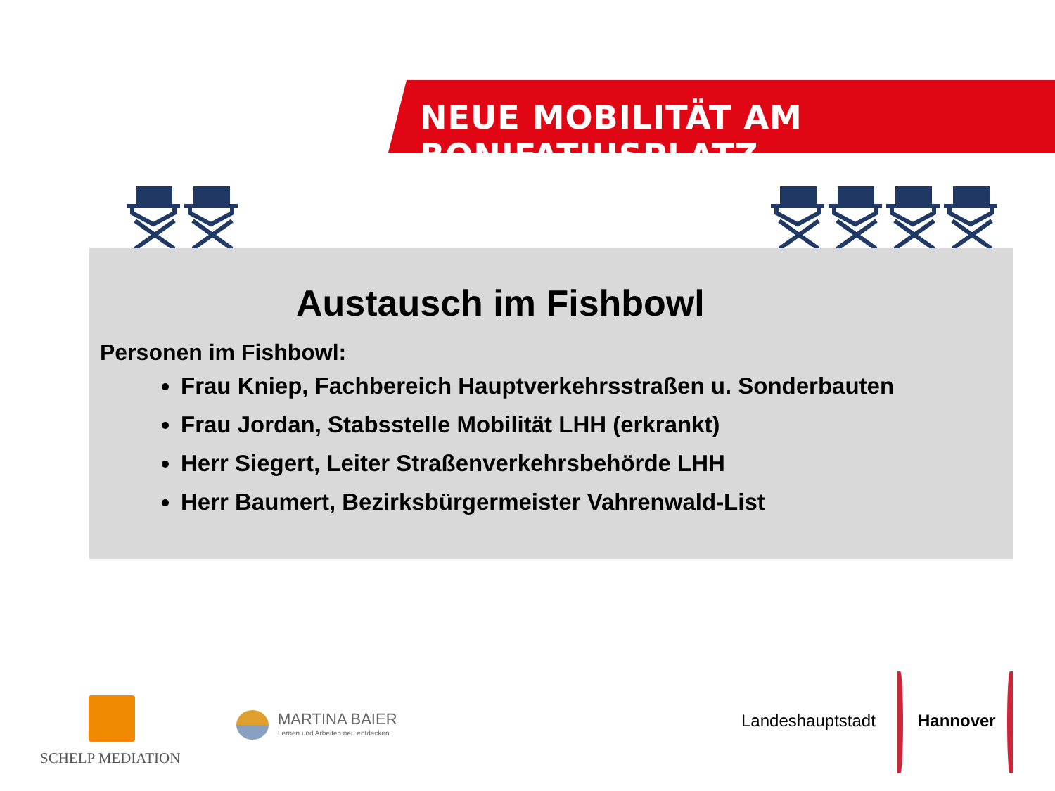NEUE MOBILITÄT AM BONIFATIUSPLATZ
Austausch im Fishbowl
Personen im Fishbowl:
Frau Kniep, Fachbereich Hauptverkehrsstraßen u. Sonderbauten
Frau Jordan, Stabsstelle Mobilität LHH (erkrankt)
Herr Siegert, Leiter Straßenverkehrsbehörde LHH
Herr Baumert, Bezirksbürgermeister Vahrenwald-List
SCHELP MEDIATION
MARTINA BAIER
Lernen und Arbeiten neu entdecken
Landeshauptstadt Hannover